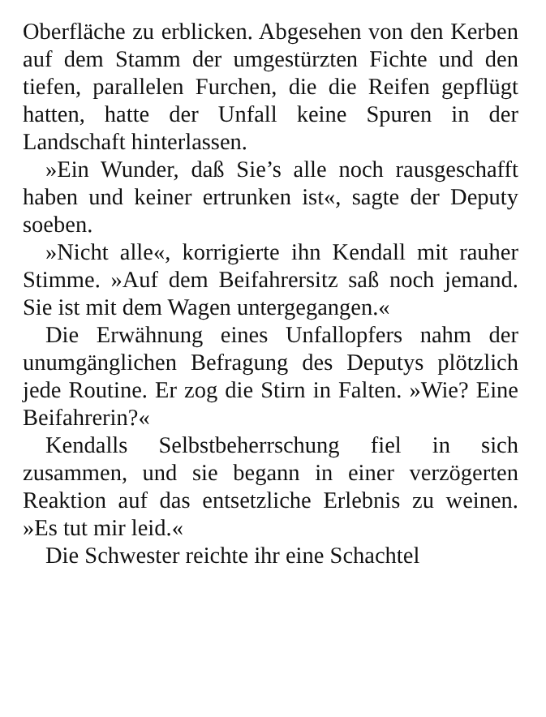Oberfläche zu erblicken. Abgesehen von den Kerben auf dem Stamm der umgestürzten Fichte und den tiefen, parallelen Furchen, die die Reifen gepflügt hatten, hatte der Unfall keine Spuren in der Landschaft hinterlassen.
»Ein Wunder, daß Sie’s alle noch rausgeschafft haben und keiner ertrunken ist«, sagte der Deputy soeben.
»Nicht alle«, korrigierte ihn Kendall mit rauher Stimme. »Auf dem Beifahrersitz saß noch jemand. Sie ist mit dem Wagen untergegangen.«
Die Erwähnung eines Unfallopfers nahm der unumgänglichen Befragung des Deputys plötzlich jede Routine. Er zog die Stirn in Falten. »Wie? Eine Beifahrerin?«
Kendalls Selbstbeherrschung fiel in sich zusammen, und sie begann in einer verzögerten Reaktion auf das entsetzliche Erlebnis zu weinen. »Es tut mir leid.«
Die Schwester reichte ihr eine Schachtel